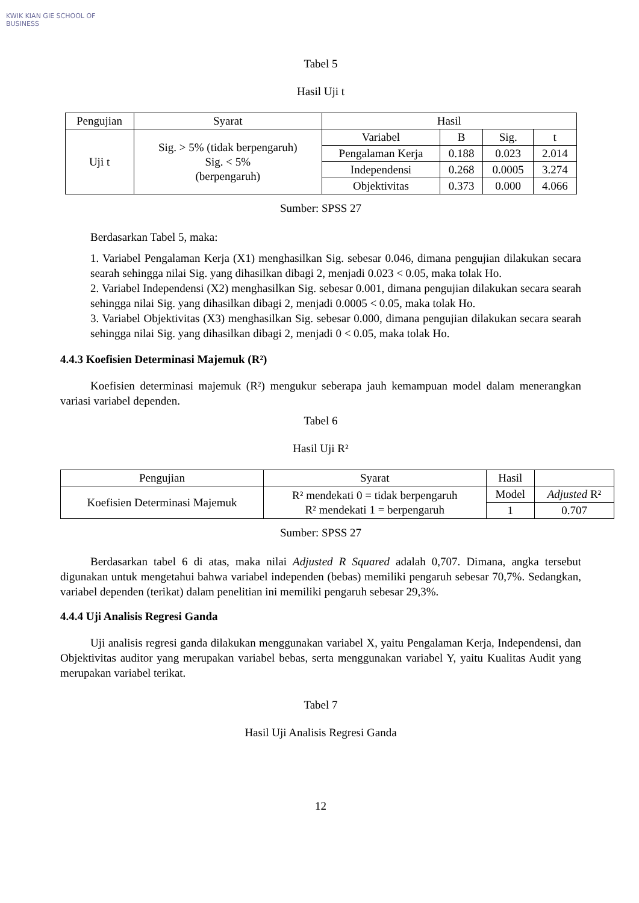KWIK KIAN GIE SCHOOL OF BUSINESS
Tabel 5
Hasil Uji t
| Pengujian | Syarat | Hasil | | | |
| --- | --- | --- | --- | --- | --- |
| Uji t | Sig. > 5% (tidak berpengaruh) Sig. < 5% (berpengaruh) | Variabel | B | Sig. | t |
| | | Pengalaman Kerja | 0.188 | 0.023 | 2.014 |
| | | Independensi | 0.268 | 0.0005 | 3.274 |
| | | Objektivitas | 0.373 | 0.000 | 4.066 |
Sumber: SPSS 27
Berdasarkan Tabel 5, maka:
1. Variabel Pengalaman Kerja (X1) menghasilkan Sig. sebesar 0.046, dimana pengujian dilakukan secara searah sehingga nilai Sig. yang dihasilkan dibagi 2, menjadi 0.023 < 0.05, maka tolak Ho.
2. Variabel Independensi (X2) menghasilkan Sig. sebesar 0.001, dimana pengujian dilakukan secara searah sehingga nilai Sig. yang dihasilkan dibagi 2, menjadi 0.0005 < 0.05, maka tolak Ho.
3. Variabel Objektivitas (X3) menghasilkan Sig. sebesar 0.000, dimana pengujian dilakukan secara searah sehingga nilai Sig. yang dihasilkan dibagi 2, menjadi 0 < 0.05, maka tolak Ho.
4.4.3 Koefisien Determinasi Majemuk (R²)
Koefisien determinasi majemuk (R²) mengukur seberapa jauh kemampuan model dalam menerangkan variasi variabel dependen.
Tabel 6
Hasil Uji R²
| Pengujian | Syarat | Hasil | |
| --- | --- | --- | --- |
| Koefisien Determinasi Majemuk | R² mendekati 0 = tidak berpengaruh R² mendekati 1 = berpengaruh | Model | Adjusted R² |
| | | 1 | 0.707 |
Sumber: SPSS 27
Berdasarkan tabel 6 di atas, maka nilai Adjusted R Squared adalah 0,707. Dimana, angka tersebut digunakan untuk mengetahui bahwa variabel independen (bebas) memiliki pengaruh sebesar 70,7%. Sedangkan, variabel dependen (terikat) dalam penelitian ini memiliki pengaruh sebesar 29,3%.
4.4.4 Uji Analisis Regresi Ganda
Uji analisis regresi ganda dilakukan menggunakan variabel X, yaitu Pengalaman Kerja, Independensi, dan Objektivitas auditor yang merupakan variabel bebas, serta menggunakan variabel Y, yaitu Kualitas Audit yang merupakan variabel terikat.
Tabel 7
Hasil Uji Analisis Regresi Ganda
12